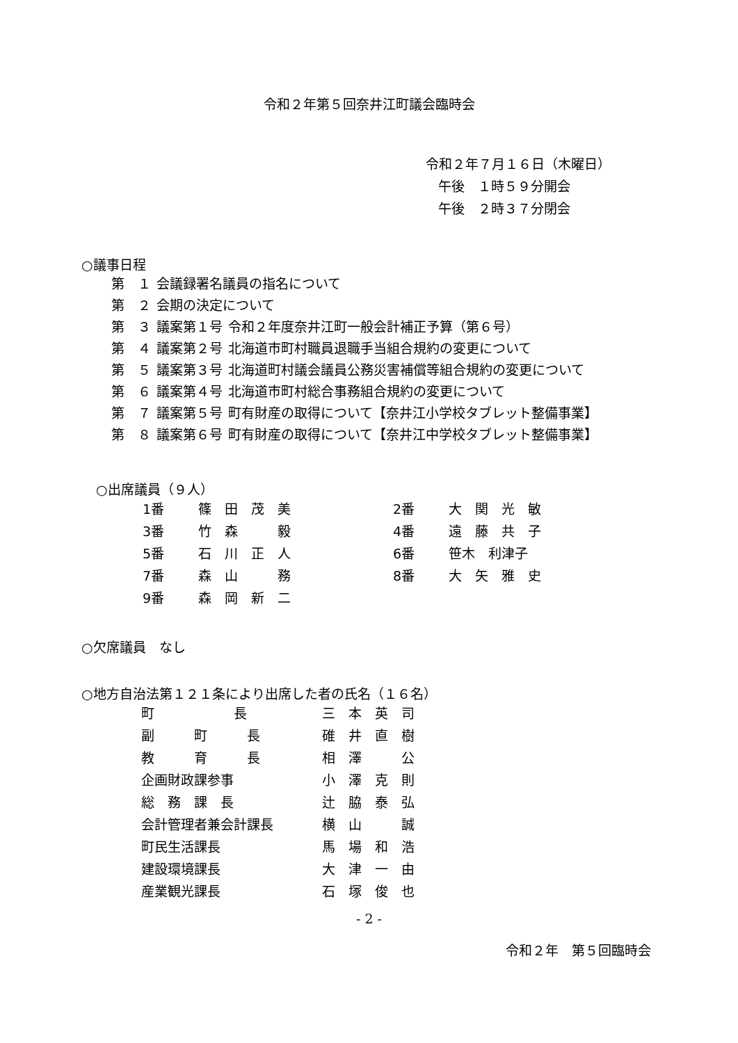令和２年第５回奈井江町議会臨時会
令和２年７月１６日（木曜日）
午後　１時５９分開会
午後　２時３７分閉会
○議事日程
| 第 １ | 会議録署名議員の指名について | |
| 第 ２ | 会期の決定について | |
| 第 ３ | 議案第１号 | 令和２年度奈井江町一般会計補正予算（第６号） |
| 第 ４ | 議案第２号 | 北海道市町村職員退職手当組合規約の変更について |
| 第 ５ | 議案第３号 | 北海道町村議会議員公務災害補償等組合規約の変更について |
| 第 ６ | 議案第４号 | 北海道市町村総合事務組合規約の変更について |
| 第 ７ | 議案第５号 | 町有財産の取得について【奈井江小学校タブレット整備事業】 |
| 第 ８ | 議案第６号 | 町有財産の取得について【奈井江中学校タブレット整備事業】 |
○出席議員（９人）
| 1番 | 篠 田 茂 美 | 2番 | 大 関 光 敏 |
| 3番 | 竹 森 毅 | 4番 | 遠 藤 共 子 |
| 5番 | 石 川 正 人 | 6番 | 笹木 利津子 |
| 7番 | 森 山 務 | 8番 | 大 矢 雅 史 |
| 9番 | 森 岡 新 二 | | |
○欠席議員　なし
○地方自治法第１２１条により出席した者の氏名（１６名）
| 町 長 | 三 本 英 司 |
| 副 町 長 | 碓 井 直 樹 |
| 教 育 長 | 相 澤 公 |
| 企画財政課参事 | 小 澤 克 則 |
| 総 務 課 長 | 辻 脇 泰 弘 |
| 会計管理者兼会計課長 | 横 山 誠 |
| 町民生活課長 | 馬 場 和 浩 |
| 建設環境課長 | 大 津 一 由 |
| 産業観光課長 | 石 塚 俊 也 |
- 2 -
令和２年　第５回臨時会